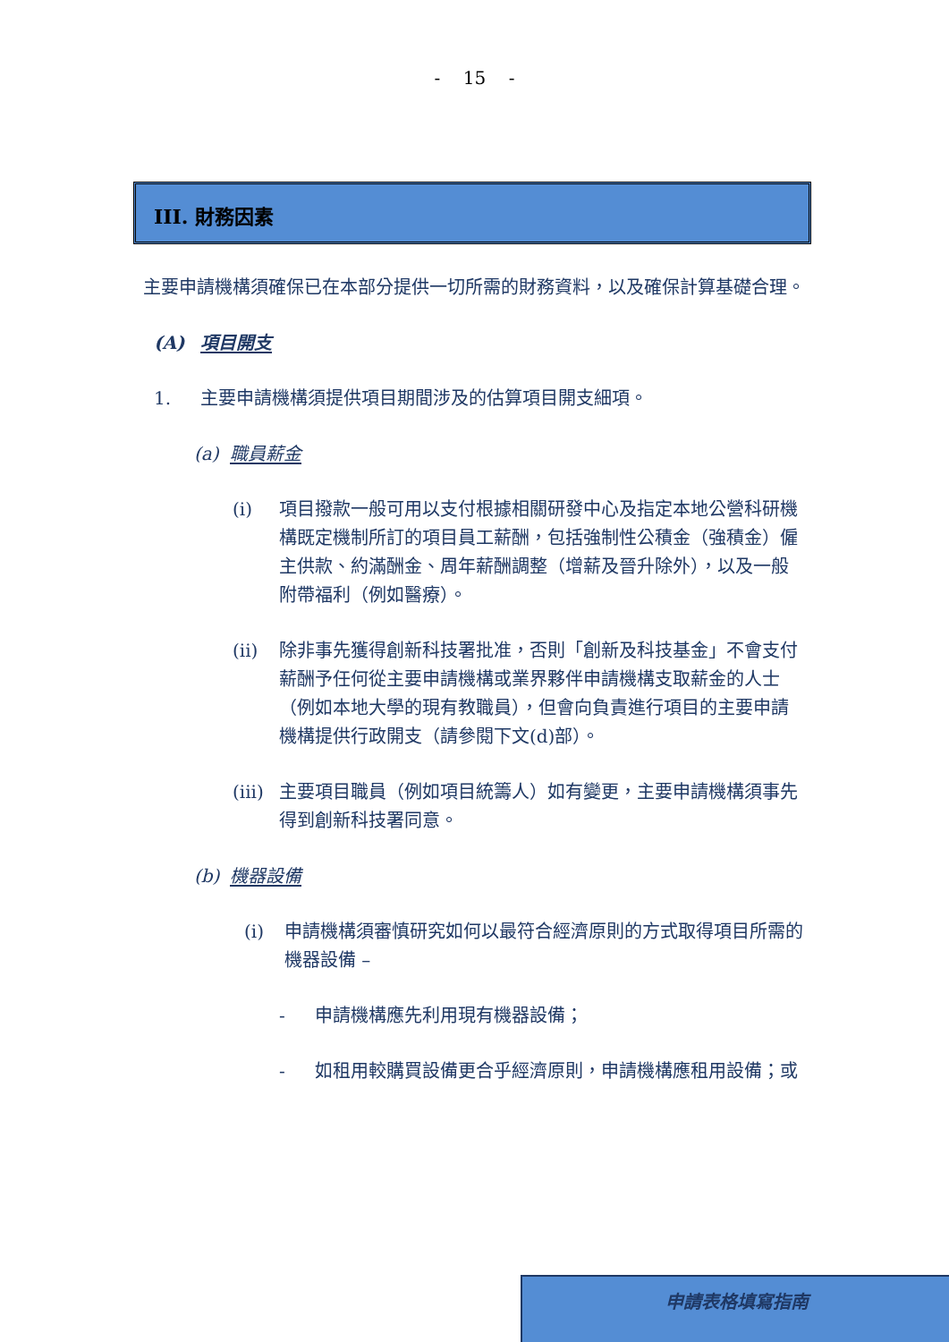- 15 -
III. 財務因素
主要申請機構須確保已在本部分提供一切所需的財務資料，以及確保計算基礎合理。
(A) 項目開支
1. 主要申請機構須提供項目期間涉及的估算項目開支細項。
(a) 職員薪金
(i) 項目撥款一般可用以支付根據相關研發中心及指定本地公營科研機構既定機制所訂的項目員工薪酬，包括強制性公積金（強積金）僱主供款、約滿酬金、周年薪酬調整（增薪及晉升除外），以及一般附帶福利（例如醫療）。
(ii) 除非事先獲得創新科技署批准，否則「創新及科技基金」不會支付薪酬予任何從主要申請機構或業界夥伴申請機構支取薪金的人士（例如本地大學的現有教職員），但會向負責進行項目的主要申請機構提供行政開支（請參閱下文(d)部）。
(iii) 主要項目職員（例如項目統籌人）如有變更，主要申請機構須事先得到創新科技署同意。
(b) 機器設備
(i) 申請機構須審慎研究如何以最符合經濟原則的方式取得項目所需的機器設備 –
- 申請機構應先利用現有機器設備；
- 如租用較購買設備更合乎經濟原則，申請機構應租用設備；或
申請表格填寫指南